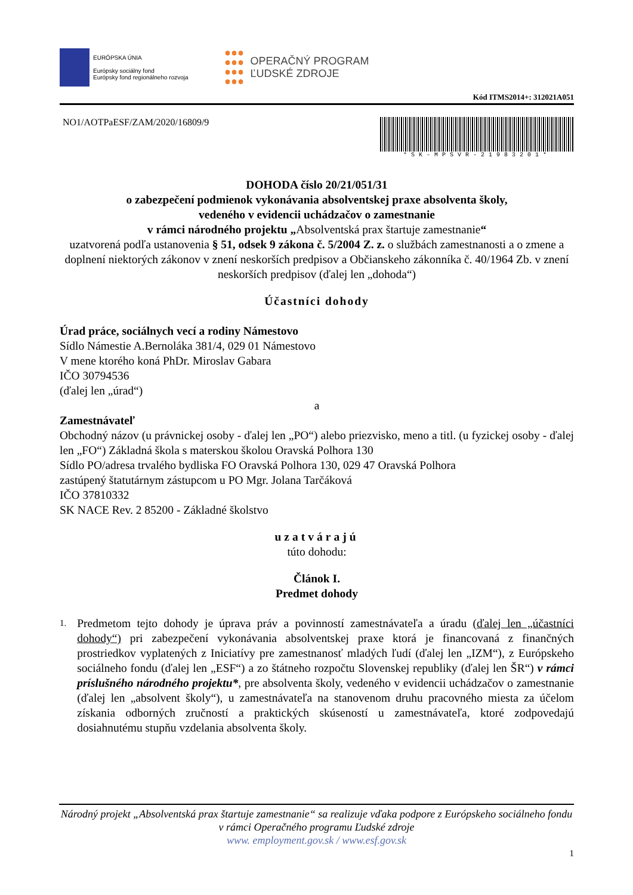EURÓPSKA ÚNIA
Európsky sociálny fond
Európsky fond regionálneho rozvoja
OPERAČNÝ PROGRAM
ĽUDSKÉ ZDROJE
Kód ITMS2014+: 312021A051
NO1/AOTPaESF/ZAM/2020/16809/9
*SK-MPSVR-21983201*
DOHODA číslo 20/21/051/31
o zabezpečení podmienok vykonávania absolventskej praxe absolventa školy,
vedeného v evidencii uchádzačov o zamestnanie
v rámci národného projektu „Absolventská prax štartuje zamestnanie“
uzatvorená podľa ustanovenia § 51, odsek 9 zákona č. 5/2004 Z. z. o službách zamestnanosti a o zmene a doplnení niektorých zákonov v znení neskorších predpisov a Občianskeho zákonníka č. 40/1964 Zb. v znení neskorších predpisov (ďalej len „dohoda“)
Účastníci dohody
Úrad práce, sociálnych vecí a rodiny Námestovo
Sídlo Námestie A.Bernoláka 381/4, 029 01 Námestovo
V mene ktorého koná PhDr. Miroslav Gabara
IČO 30794536
(ďalej len „úrad“)
a
Zamestnávateľ
Obchodný názov (u právnickej osoby - ďalej len „PO“) alebo priezvisko, meno a titl. (u fyzickej osoby - ďalej len „FO“) Základná škola s materskou školou Oravská Polhora 130
Sídlo PO/adresa trvalého bydliska FO Oravská Polhora 130, 029 47 Oravská Polhora
zastúpený štatutárnym zástupcom u PO Mgr. Jolana Tarčáková
IČO 37810332
SK NACE Rev. 2 85200 - Základné školstvo
uzatvárajú
túto dohodu:
Článok I.
Predmet dohody
1. Predmetom tejto dohody je úprava práv a povinností zamestnávateľa a úradu (ďalej len „účastníci dohody“) pri zabezpečení vykonávania absolventskej praxe ktorá je financovaná z finančných prostriedkov vyplatených z Iniciatívy pre zamestnanosť mladých ľudí (ďalej len „IZM“), z Európskeho sociálneho fondu (ďalej len „ESF“) a zo štátneho rozpočtu Slovenskej republiky (ďalej len ŠR“) v rámci príslušného národného projektu*, pre absolventa školy, vedeného v evidencii uchádzačov o zamestnanie (ďalej len „absolvent školy“), u zamestnávateľa na stanovenom druhu pracovného miesta za účelom získania odborných zručností a praktických skúseností u zamestnávateľa, ktoré zodpovedajú dosiahnutému stupňu vzdelania absolventa školy.
Národný projekt „Absolventská prax štartuje zamestnanie“ sa realizuje vďaka podpore z Európskeho sociálneho fondu v rámci Operačného programu Ľudské zdroje
www. employment.gov.sk / www.esf.gov.sk
1